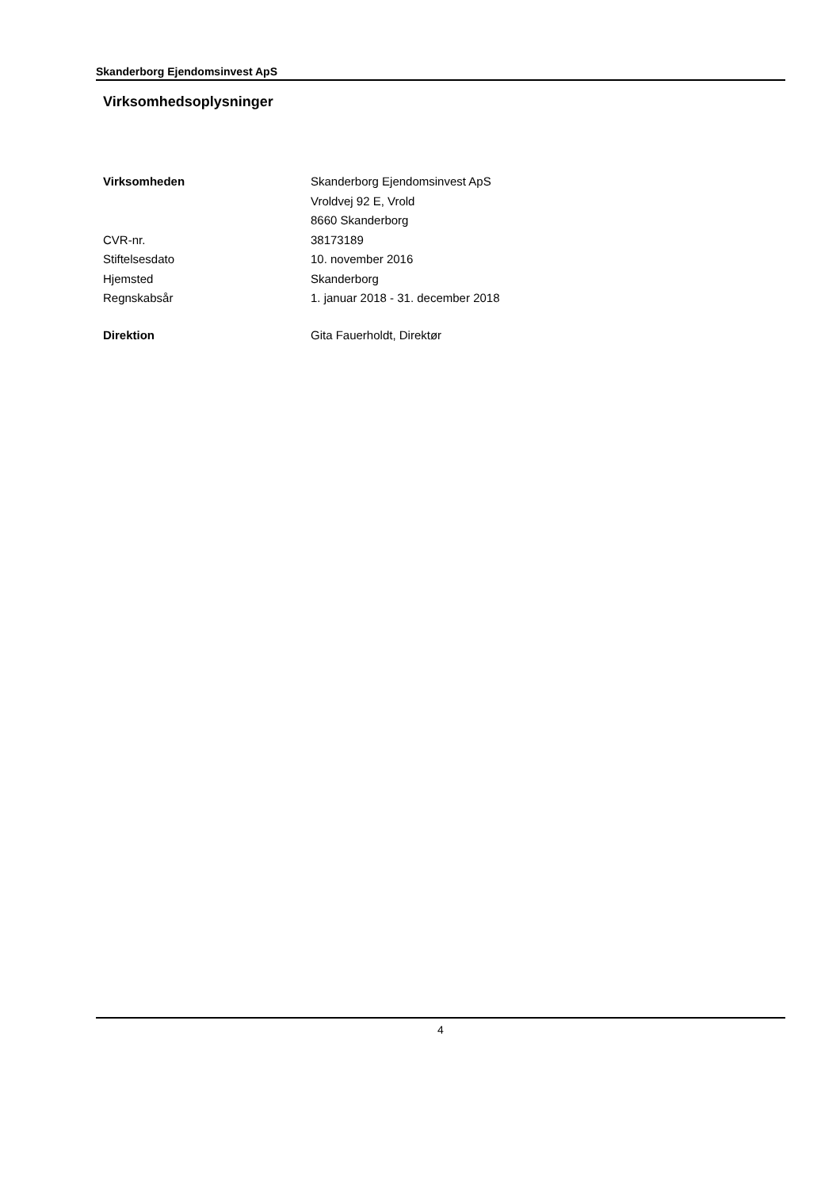Skanderborg Ejendomsinvest ApS
Virksomhedsoplysninger
| Virksomheden | Skanderborg Ejendomsinvest ApS |
| | Vroldvej 92 E, Vrold |
| | 8660 Skanderborg |
| CVR-nr. | 38173189 |
| Stiftelsesdato | 10. november 2016 |
| Hjemsted | Skanderborg |
| Regnskabsår | 1. januar 2018 - 31. december 2018 |
| Direktion | Gita Fauerholdt, Direktør |
4